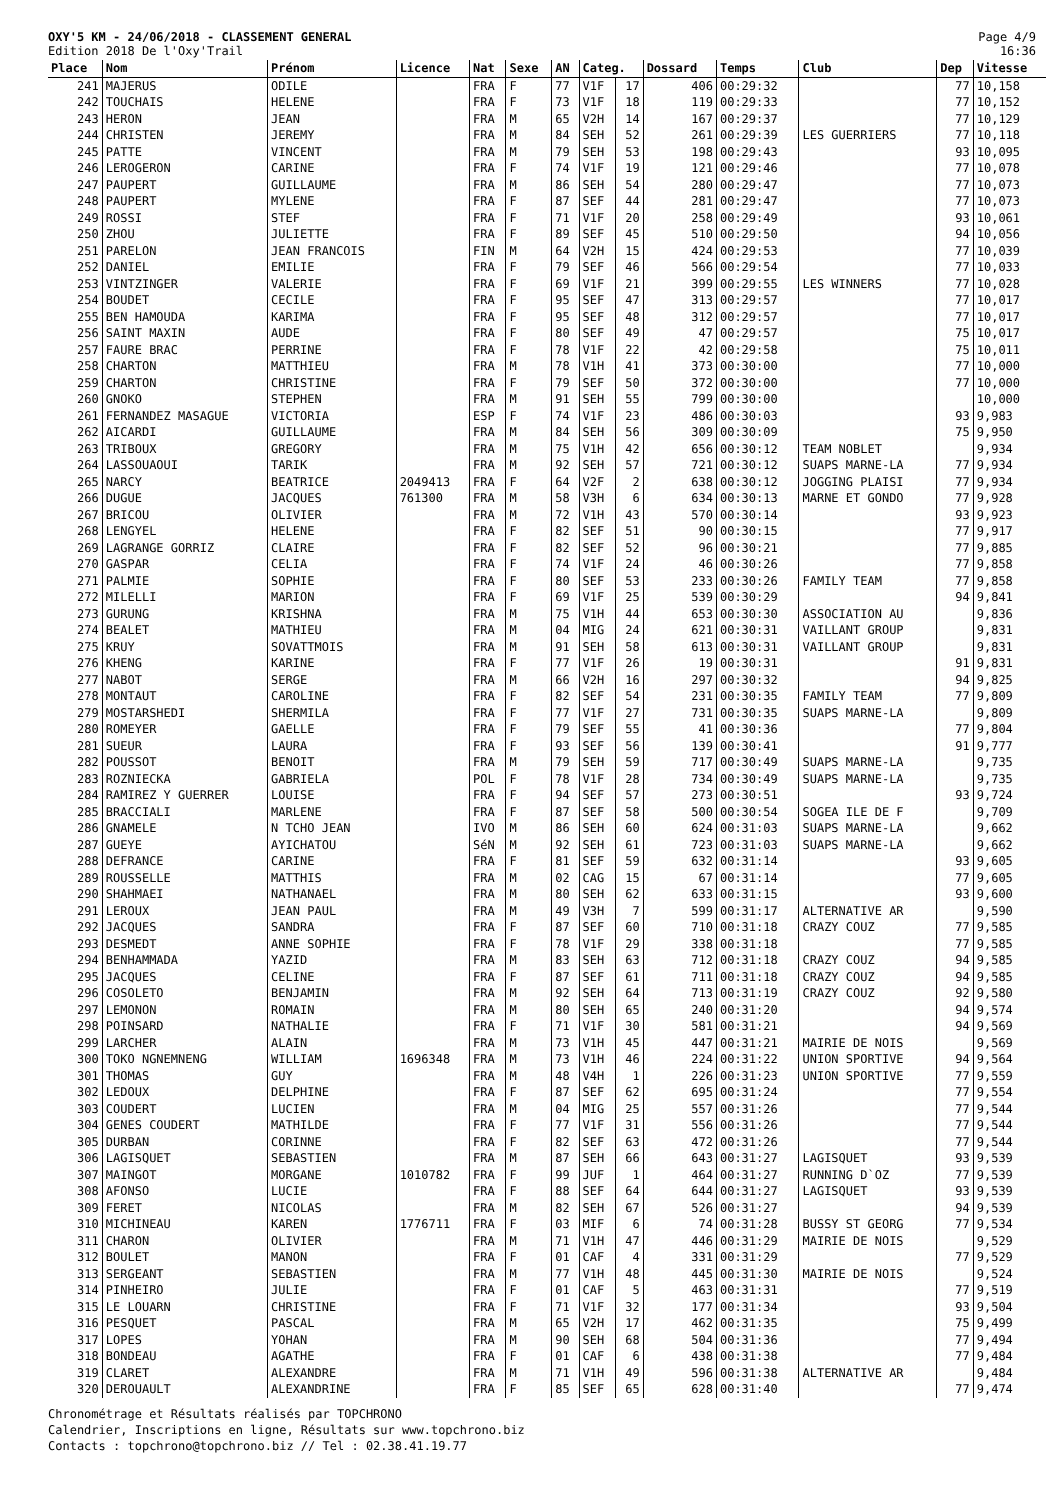OXY'5 KM - 24/06/2018 - CLASSEMENT GENERAL
Edition 2018 De l'Oxy'Trail
Page 4/9
16:36
| Place | Nom | Prénom | Licence | Nat | Sexe | AN | Categ. | | Dossard | Temps | Club | Dep | Vitesse |
| --- | --- | --- | --- | --- | --- | --- | --- | --- | --- | --- | --- | --- | --- |
| 241 | MAJERUS | ODILE | | FRA | F | 77 | V1F | 17 | 406 | 00:29:32 | | 77 | 10,158 |
| 242 | TOUCHAIS | HELENE | | FRA | F | 73 | V1F | 18 | 119 | 00:29:33 | | 77 | 10,152 |
| 243 | HERON | JEAN | | FRA | M | 65 | V2H | 14 | 167 | 00:29:37 | | 77 | 10,129 |
| 244 | CHRISTEN | JEREMY | | FRA | M | 84 | SEH | 52 | 261 | 00:29:39 | LES GUERRIERS | 77 | 10,118 |
| 245 | PATTE | VINCENT | | FRA | M | 79 | SEH | 53 | 198 | 00:29:43 | | 93 | 10,095 |
| 246 | LEROGERON | CARINE | | FRA | F | 74 | V1F | 19 | 121 | 00:29:46 | | 77 | 10,078 |
| 247 | PAUPERT | GUILLAUME | | FRA | M | 86 | SEH | 54 | 280 | 00:29:47 | | 77 | 10,073 |
| 248 | PAUPERT | MYLENE | | FRA | F | 87 | SEF | 44 | 281 | 00:29:47 | | 77 | 10,073 |
| 249 | ROSSI | STEF | | FRA | F | 71 | V1F | 20 | 258 | 00:29:49 | | 93 | 10,061 |
| 250 | ZHOU | JULIETTE | | FRA | F | 89 | SEF | 45 | 510 | 00:29:50 | | 94 | 10,056 |
| 251 | PARELON | JEAN FRANCOIS | | FIN | M | 64 | V2H | 15 | 424 | 00:29:53 | | 77 | 10,039 |
| 252 | DANIEL | EMILIE | | FRA | F | 79 | SEF | 46 | 566 | 00:29:54 | | 77 | 10,033 |
| 253 | VINTZINGER | VALERIE | | FRA | F | 69 | V1F | 21 | 399 | 00:29:55 | LES WINNERS | 77 | 10,028 |
| 254 | BOUDET | CECILE | | FRA | F | 95 | SEF | 47 | 313 | 00:29:57 | | 77 | 10,017 |
| 255 | BEN HAMOUDA | KARIMA | | FRA | F | 95 | SEF | 48 | 312 | 00:29:57 | | 77 | 10,017 |
| 256 | SAINT MAXIN | AUDE | | FRA | F | 80 | SEF | 49 | 47 | 00:29:57 | | 75 | 10,017 |
| 257 | FAURE BRAC | PERRINE | | FRA | F | 78 | V1F | 22 | 42 | 00:29:58 | | 75 | 10,011 |
| 258 | CHARTON | MATTHIEU | | FRA | M | 78 | V1H | 41 | 373 | 00:30:00 | | 77 | 10,000 |
| 259 | CHARTON | CHRISTINE | | FRA | F | 79 | SEF | 50 | 372 | 00:30:00 | | 77 | 10,000 |
| 260 | GNOKO | STEPHEN | | FRA | M | 91 | SEH | 55 | 799 | 00:30:00 | | | 10,000 |
| 261 | FERNANDEZ MASAGUE | VICTORIA | | ESP | F | 74 | V1F | 23 | 486 | 00:30:03 | | 93 | 9,983 |
| 262 | AICARDI | GUILLAUME | | FRA | M | 84 | SEH | 56 | 309 | 00:30:09 | | 75 | 9,950 |
| 263 | TRIBOUX | GREGORY | | FRA | M | 75 | V1H | 42 | 656 | 00:30:12 | TEAM NOBLET | | 9,934 |
| 264 | LASSOUAOUI | TARIK | | FRA | M | 92 | SEH | 57 | 721 | 00:30:12 | SUAPS MARNE-LA | 77 | 9,934 |
| 265 | NARCY | BEATRICE | 2049413 | FRA | F | 64 | V2F | 2 | 638 | 00:30:12 | JOGGING PLAISI | 77 | 9,934 |
| 266 | DUGUE | JACQUES | 761300 | FRA | M | 58 | V3H | 6 | 634 | 00:30:13 | MARNE ET GONDO | 77 | 9,928 |
| 267 | BRICOU | OLIVIER | | FRA | M | 72 | V1H | 43 | 570 | 00:30:14 | | 93 | 9,923 |
| 268 | LENGYEL | HELENE | | FRA | F | 82 | SEF | 51 | 90 | 00:30:15 | | 77 | 9,917 |
| 269 | LAGRANGE GORRIZ | CLAIRE | | FRA | F | 82 | SEF | 52 | 96 | 00:30:21 | | 77 | 9,885 |
| 270 | GASPAR | CELIA | | FRA | F | 74 | V1F | 24 | 46 | 00:30:26 | | 77 | 9,858 |
| 271 | PALMIE | SOPHIE | | FRA | F | 80 | SEF | 53 | 233 | 00:30:26 | FAMILY TEAM | 77 | 9,858 |
| 272 | MILELLI | MARION | | FRA | F | 69 | V1F | 25 | 539 | 00:30:29 | | 94 | 9,841 |
| 273 | GURUNG | KRISHNA | | FRA | M | 75 | V1H | 44 | 653 | 00:30:30 | ASSOCIATION AU | | 9,836 |
| 274 | BEALET | MATHIEU | | FRA | M | 04 | MIG | 24 | 621 | 00:30:31 | VAILLANT GROUP | | 9,831 |
| 275 | KRUY | SOVATTMOIS | | FRA | M | 91 | SEH | 58 | 613 | 00:30:31 | VAILLANT GROUP | | 9,831 |
| 276 | KHENG | KARINE | | FRA | F | 77 | V1F | 26 | 19 | 00:30:31 | | 91 | 9,831 |
| 277 | NABOT | SERGE | | FRA | M | 66 | V2H | 16 | 297 | 00:30:32 | | 94 | 9,825 |
| 278 | MONTAUT | CAROLINE | | FRA | F | 82 | SEF | 54 | 231 | 00:30:35 | FAMILY TEAM | 77 | 9,809 |
| 279 | MOSTARSHEDI | SHERMILA | | FRA | F | 77 | V1F | 27 | 731 | 00:30:35 | SUAPS MARNE-LA | | 9,809 |
| 280 | ROMEYER | GAELLE | | FRA | F | 79 | SEF | 55 | 41 | 00:30:36 | | 77 | 9,804 |
| 281 | SUEUR | LAURA | | FRA | F | 93 | SEF | 56 | 139 | 00:30:41 | | 91 | 9,777 |
| 282 | POUSSOT | BENOIT | | FRA | M | 79 | SEH | 59 | 717 | 00:30:49 | SUAPS MARNE-LA | | 9,735 |
| 283 | ROZNIECKA | GABRIELA | | POL | F | 78 | V1F | 28 | 734 | 00:30:49 | SUAPS MARNE-LA | | 9,735 |
| 284 | RAMIREZ Y GUERRER | LOUISE | | FRA | F | 94 | SEF | 57 | 273 | 00:30:51 | | 93 | 9,724 |
| 285 | BRACCIALI | MARLENE | | FRA | F | 87 | SEF | 58 | 500 | 00:30:54 | SOGEA ILE DE F | | 9,709 |
| 286 | GNAMELE | N TCHO JEAN | | IVO | M | 86 | SEH | 60 | 624 | 00:31:03 | SUAPS MARNE-LA | | 9,662 |
| 287 | GUEYE | AYICHATOU | | SéN | M | 92 | SEH | 61 | 723 | 00:31:03 | SUAPS MARNE-LA | | 9,662 |
| 288 | DEFRANCE | CARINE | | FRA | F | 81 | SEF | 59 | 632 | 00:31:14 | | 93 | 9,605 |
| 289 | ROUSSELLE | MATTHIS | | FRA | M | 02 | CAG | 15 | 67 | 00:31:14 | | 77 | 9,605 |
| 290 | SHAHMAEI | NATHANAEL | | FRA | M | 80 | SEH | 62 | 633 | 00:31:15 | | 93 | 9,600 |
| 291 | LEROUX | JEAN PAUL | | FRA | M | 49 | V3H | 7 | 599 | 00:31:17 | ALTERNATIVE AR | | 9,590 |
| 292 | JACQUES | SANDRA | | FRA | F | 87 | SEF | 60 | 710 | 00:31:18 | CRAZY COUZ | 77 | 9,585 |
| 293 | DESMEDT | ANNE SOPHIE | | FRA | F | 78 | V1F | 29 | 338 | 00:31:18 | | 77 | 9,585 |
| 294 | BENHAMMADA | YAZID | | FRA | M | 83 | SEH | 63 | 712 | 00:31:18 | CRAZY COUZ | 94 | 9,585 |
| 295 | JACQUES | CELINE | | FRA | F | 87 | SEF | 61 | 711 | 00:31:18 | CRAZY COUZ | 94 | 9,585 |
| 296 | COSOLETO | BENJAMIN | | FRA | M | 92 | SEH | 64 | 713 | 00:31:19 | CRAZY COUZ | 92 | 9,580 |
| 297 | LEMONON | ROMAIN | | FRA | M | 80 | SEH | 65 | 240 | 00:31:20 | | 94 | 9,574 |
| 298 | POINSARD | NATHALIE | | FRA | F | 71 | V1F | 30 | 581 | 00:31:21 | | 94 | 9,569 |
| 299 | LARCHER | ALAIN | | FRA | M | 73 | V1H | 45 | 447 | 00:31:21 | MAIRIE DE NOIS | | 9,569 |
| 300 | TOKO NGNEMNENG | WILLIAM | 1696348 | FRA | M | 73 | V1H | 46 | 224 | 00:31:22 | UNION SPORTIVE | 94 | 9,564 |
| 301 | THOMAS | GUY | | FRA | M | 48 | V4H | 1 | 226 | 00:31:23 | UNION SPORTIVE | 77 | 9,559 |
| 302 | LEDOUX | DELPHINE | | FRA | F | 87 | SEF | 62 | 695 | 00:31:24 | | 77 | 9,554 |
| 303 | COUDERT | LUCIEN | | FRA | M | 04 | MIG | 25 | 557 | 00:31:26 | | 77 | 9,544 |
| 304 | GENES COUDERT | MATHILDE | | FRA | F | 77 | V1F | 31 | 556 | 00:31:26 | | 77 | 9,544 |
| 305 | DURBAN | CORINNE | | FRA | F | 82 | SEF | 63 | 472 | 00:31:26 | | 77 | 9,544 |
| 306 | LAGISQUET | SEBASTIEN | | FRA | M | 87 | SEH | 66 | 643 | 00:31:27 | LAGISQUET | 93 | 9,539 |
| 307 | MAINGOT | MORGANE | 1010782 | FRA | F | 99 | JUF | 1 | 464 | 00:31:27 | RUNNING D`OZ | 77 | 9,539 |
| 308 | AFONSO | LUCIE | | FRA | F | 88 | SEF | 64 | 644 | 00:31:27 | LAGISQUET | 93 | 9,539 |
| 309 | FERET | NICOLAS | | FRA | M | 82 | SEH | 67 | 526 | 00:31:27 | | 94 | 9,539 |
| 310 | MICHINEAU | KAREN | 1776711 | FRA | F | 03 | MIF | 6 | 74 | 00:31:28 | BUSSY ST GEORG | 77 | 9,534 |
| 311 | CHARON | OLIVIER | | FRA | M | 71 | V1H | 47 | 446 | 00:31:29 | MAIRIE DE NOIS | | 9,529 |
| 312 | BOULET | MANON | | FRA | F | 01 | CAF | 4 | 331 | 00:31:29 | | 77 | 9,529 |
| 313 | SERGEANT | SEBASTIEN | | FRA | M | 77 | V1H | 48 | 445 | 00:31:30 | MAIRIE DE NOIS | | 9,524 |
| 314 | PINHEIRO | JULIE | | FRA | F | 01 | CAF | 5 | 463 | 00:31:31 | | 77 | 9,519 |
| 315 | LE LOUARN | CHRISTINE | | FRA | F | 71 | V1F | 32 | 177 | 00:31:34 | | 93 | 9,504 |
| 316 | PESQUET | PASCAL | | FRA | M | 65 | V2H | 17 | 462 | 00:31:35 | | 75 | 9,499 |
| 317 | LOPES | YOHAN | | FRA | M | 90 | SEH | 68 | 504 | 00:31:36 | | 77 | 9,494 |
| 318 | BONDEAU | AGATHE | | FRA | F | 01 | CAF | 6 | 438 | 00:31:38 | | 77 | 9,484 |
| 319 | CLARET | ALEXANDRE | | FRA | M | 71 | V1H | 49 | 596 | 00:31:38 | ALTERNATIVE AR | | 9,484 |
| 320 | DEROUAULT | ALEXANDRINE | | FRA | F | 85 | SEF | 65 | 628 | 00:31:40 | | 77 | 9,474 |
Chronométrage et Résultats réalisés par TOPCHRONO
Calendrier, Inscriptions en ligne, Résultats sur www.topchrono.biz
Contacts : topchrono@topchrono.biz // Tel : 02.38.41.19.77